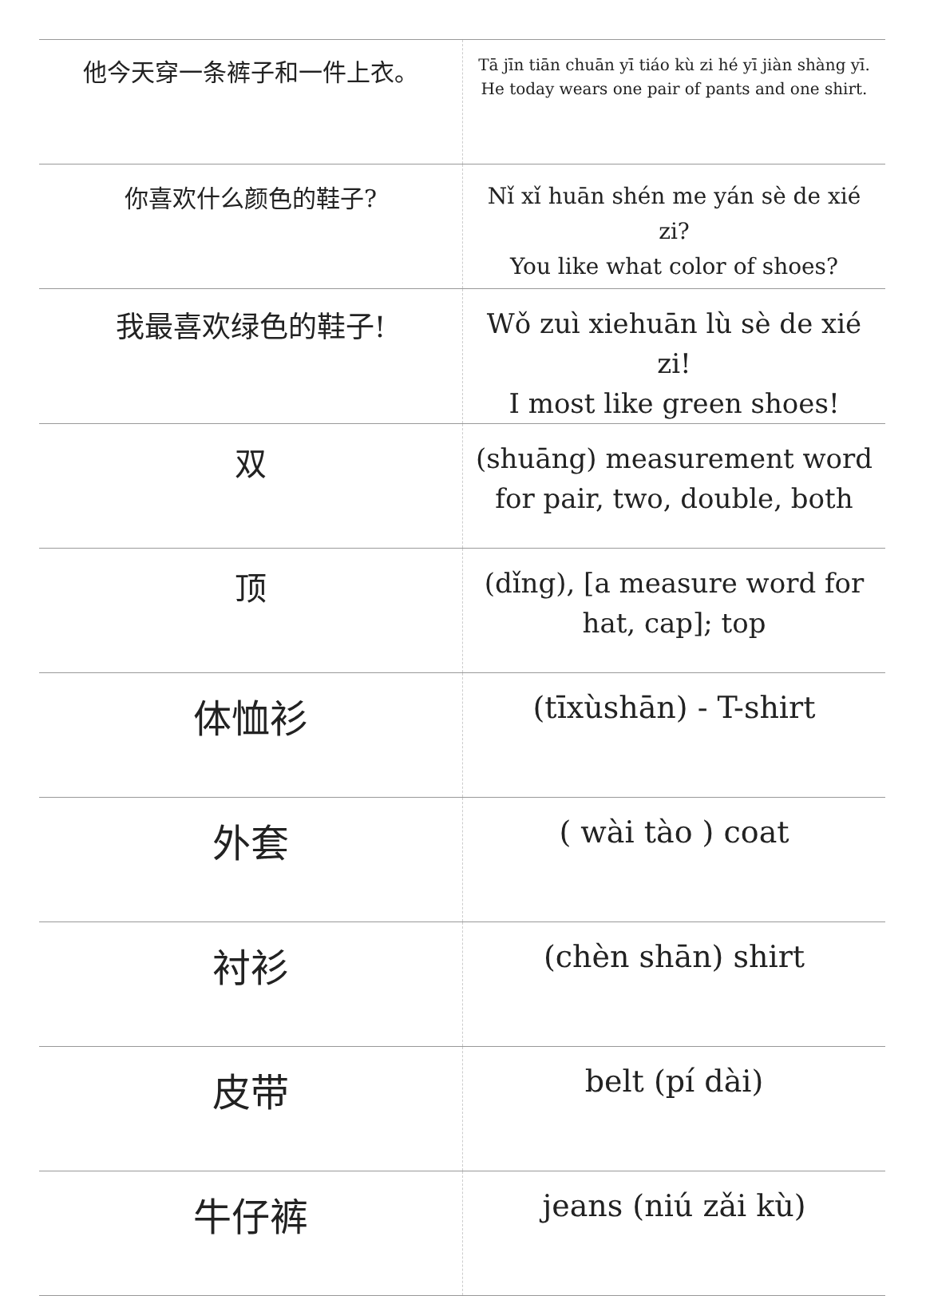| 他今天穿一条裤子和一件上衣。 | Tā jīn tiān chuān yī tiáo kù zi hé yī jiàn shàng yī. He today wears one pair of pants and one shirt. |
| 你喜欢什么颜色的鞋子? | Nǐ xǐ huān shén me yán sè de xié zi? You like what color of shoes? |
| 我最喜欢绿色的鞋子! | Wǒ zuì xiehuān lù sè de xié zi! I most like green shoes! |
| 双 | (shuāng) measurement word for pair, two, double, both |
| 顶 | (dǐng), [a measure word for hat, cap]; top |
| 体恤衫 | (tīxùshān) - T-shirt |
| 外套 | ( wài tào ) coat |
| 衬衫 | (chèn shān) shirt |
| 皮带 | belt (pí dài) |
| 牛仔裤 | jeans (niú zǎi kù) |